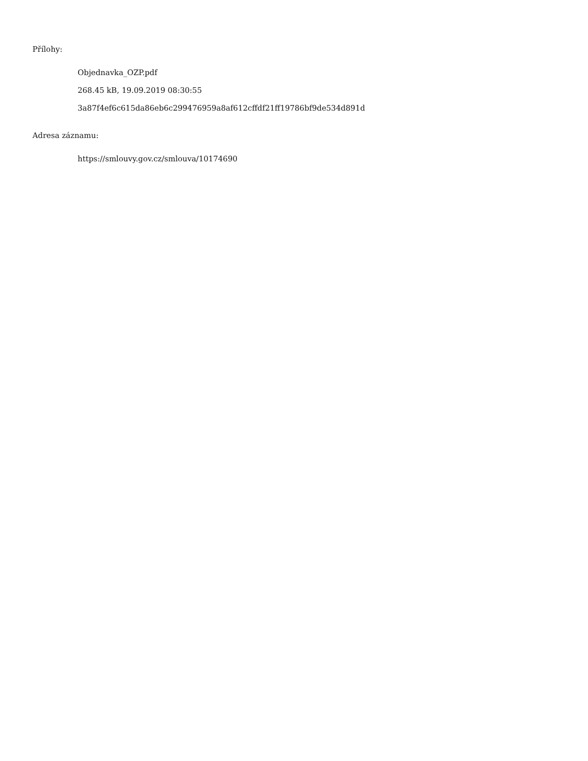Přílohy:
Objednavka_OZP.pdf
268.45 kB, 19.09.2019 08:30:55
3a87f4ef6c615da86eb6c299476959a8af612cffdf21ff19786bf9de534d891d
Adresa záznamu:
https://smlouvy.gov.cz/smlouva/10174690